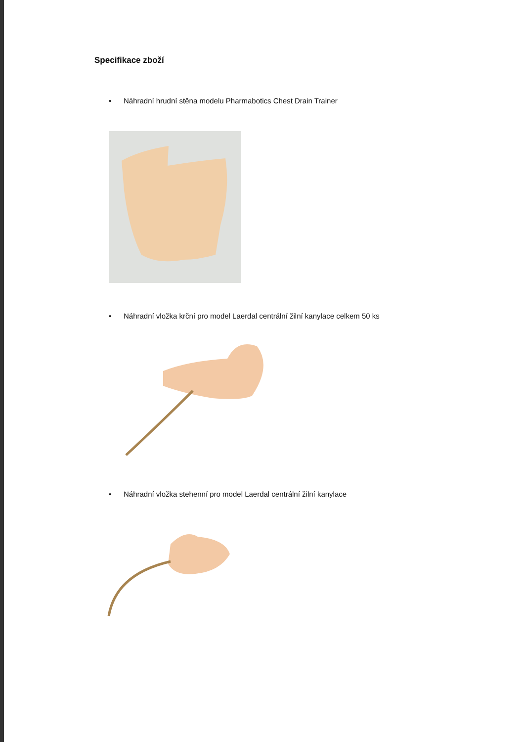Specifikace zboží
• Náhradní hrudní stěna modelu Pharmabotics Chest Drain Trainer
• Náhradní vložka krční pro model Laerdal centrální žilní kanylace celkem 50 ks
• Náhradní vložka stehenní pro model Laerdal centrální žilní kanylace